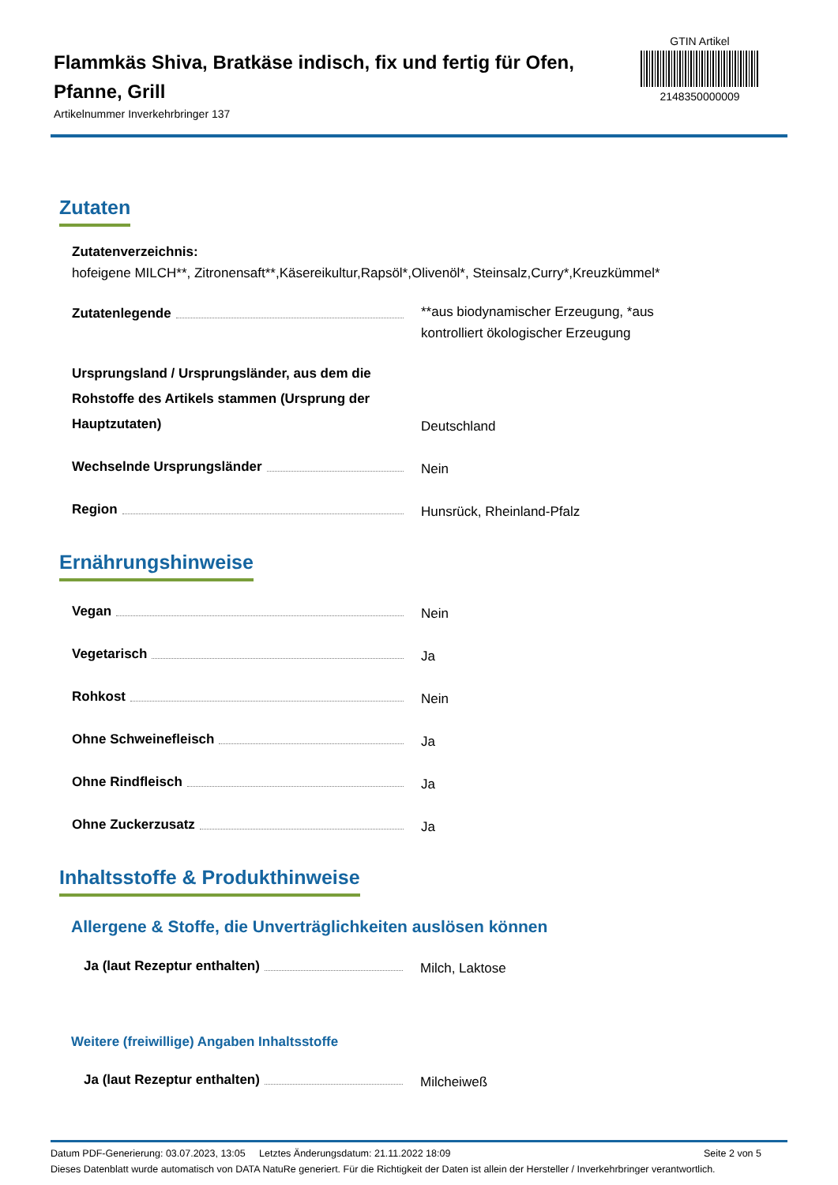Flammkäs Shiva, Bratkäse indisch, fix und fertig für Ofen, Pfanne, Grill
Artikelnummer Inverkehrbringer 137
GTIN Artikel
2148350000009
Zutaten
Zutatenverzeichnis:
hofeigene MILCH**, Zitronensaft**,Käsereikultur,Rapsöl*,Olivenöl*, Steinsalz,Curry*,Kreuzkümmel*
Zutatenlegende
**aus biodynamischer Erzeugung, *aus kontrolliert ökologischer Erzeugung
Ursprungsland / Ursprungsländer, aus dem die Rohstoffe des Artikels stammen (Ursprung der Hauptzutaten)
Deutschland
Wechselnde Ursprungsländer
Nein
Region
Hunsrück, Rheinland-Pfalz
Ernährungshinweise
Vegan
Nein
Vegetarisch
Ja
Rohkost
Nein
Ohne Schweinefleisch
Ja
Ohne Rindfleisch
Ja
Ohne Zuckerzusatz
Ja
Inhaltsstoffe & Produkthinweise
Allergene & Stoffe, die Unverträglichkeiten auslösen können
Ja (laut Rezeptur enthalten)
Milch, Laktose
Weitere (freiwillige) Angaben Inhaltsstoffe
Ja (laut Rezeptur enthalten)
Milcheiweß
Datum PDF-Generierung: 03.07.2023, 13:05 Letztes Änderungsdatum: 21.11.2022 18:09 Seite 2 von 5
Dieses Datenblatt wurde automatisch von DATA NatuRe generiert. Für die Richtigkeit der Daten ist allein der Hersteller / Inverkehrbringer verantwortlich.